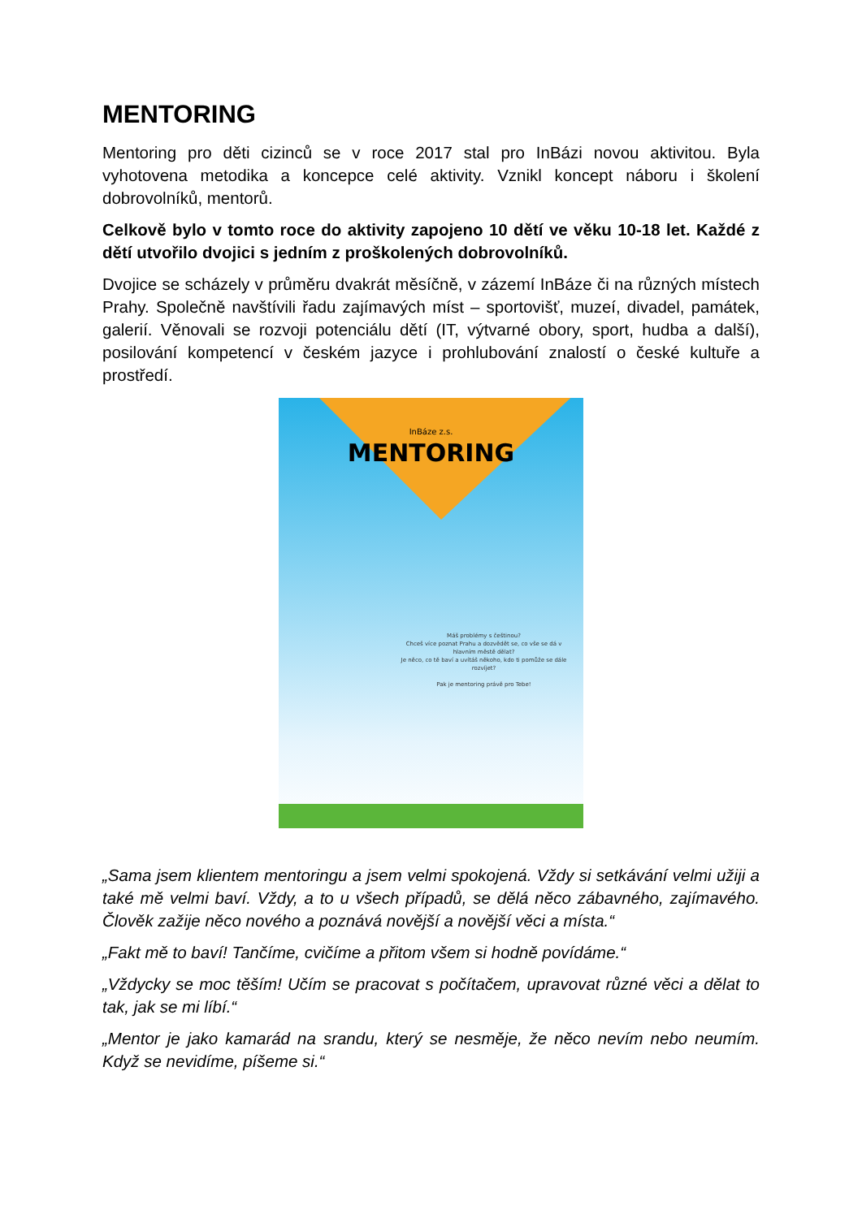MENTORING
Mentoring pro děti cizinců se v roce 2017 stal pro InBázi novou aktivitou. Byla vyhotovena metodika a koncepce celé aktivity. Vznikl koncept náboru i školení dobrovolníků, mentorů.
Celkově bylo v tomto roce do aktivity zapojeno 10 dětí ve věku 10-18 let. Každé z dětí utvořilo dvojici s jedním z proškolených dobrovolníků.
Dvojice se scházely v průměru dvakrát měsíčně, v zázemí InBáze či na různých místech Prahy. Společně navštívili řadu zajímavých míst – sportovišť, muzeí, divadel, památek, galerií. Věnovali se rozvoji potenciálu dětí (IT, výtvarné obory, sport, hudba a další), posilování kompetencí v českém jazyce i prohlubování znalostí o české kultuře a prostředí.
InBáze z.s.
MENTORING
Máš problémy s češtinou?
Chceš více poznat Prahu a dozvědět se, co vše se dá v hlavním městě dělat?
Je něco, co tě baví a uvítáš někoho, kdo ti pomůže se dále rozvíjet?
Pak je mentoring právě pro Tebe!
„Sama jsem klientem mentoringu a jsem velmi spokojená. Vždy si setkávání velmi užiji a také mě velmi baví. Vždy, a to u všech případů, se dělá něco zábavného, zajímavého. Člověk zažije něco nového a poznává novější a novější věci a místa.“
„Fakt mě to baví! Tančíme, cvičíme a přitom všem si hodně povídáme.“
„Vždycky se moc těším! Učím se pracovat s počítačem, upravovat různé věci a dělat to tak, jak se mi líbí.“
„Mentor je jako kamarád na srandu, který se nesměje, že něco nevím nebo neumím. Když se nevidíme, píšeme si.“